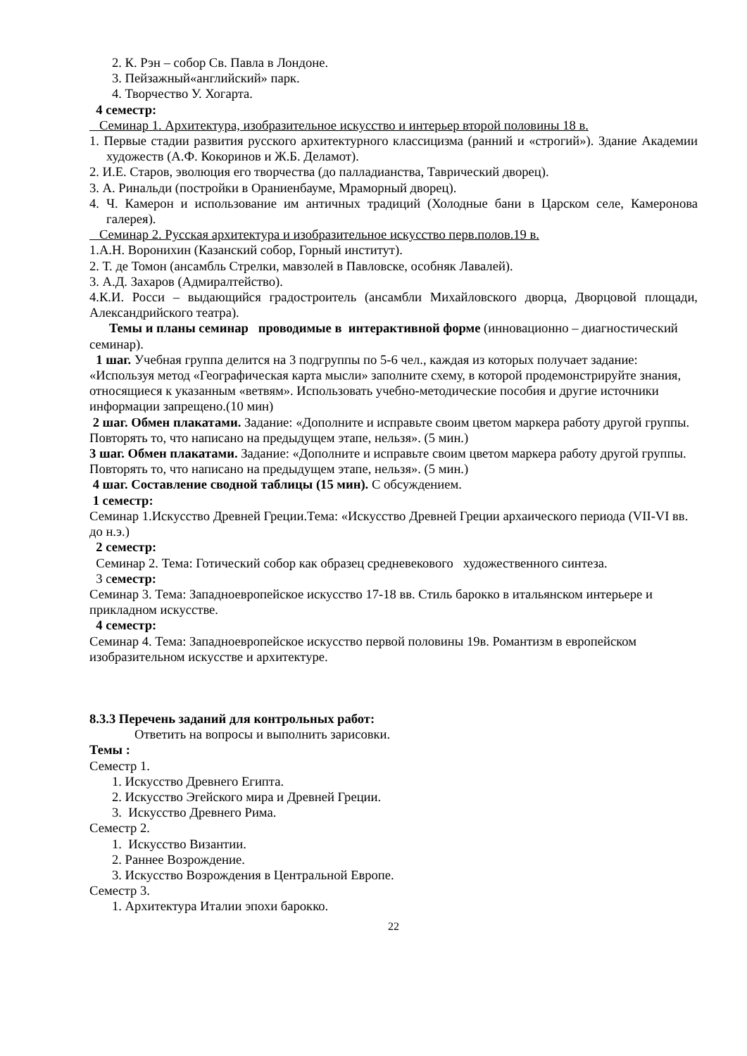2. К. Рэн – собор Св. Павла в Лондоне.
3. Пейзажный«английский» парк.
4. Творчество У. Хогарта.
4 семестр:
Семинар 1. Архитектура, изобразительное искусство и интерьер второй половины 18 в.
1. Первые стадии развития русского архитектурного классицизма (ранний и «строгий»). Здание Академии художеств (А.Ф. Кокоринов и Ж.Б. Деламот).
2. И.Е. Старов, эволюция его творчества (до палладианства, Таврический дворец).
3. А. Ринальди (постройки в Ораниенбауме, Мраморный дворец).
4. Ч. Камерон и использование им античных традиций (Холодные бани в Царском селе, Камеронова галерея).
Семинар 2. Русская архитектура и изобразительное искусство перв.полов.19 в.
1.А.Н. Воронихин (Казанский собор, Горный институт).
2. Т. де Томон (ансамбль Стрелки, мавзолей в Павловске, особняк Лавалей).
3. А.Д. Захаров (Адмиралтейство).
4.К.И. Росси – выдающийся градостроитель (ансамбли Михайловского дворца, Дворцовой площади, Александрийского театра).
Темы и планы семинар проводимые в интерактивной форме (инновационно – диагностический семинар).
1 шаг. Учебная группа делится на 3 подгруппы по 5-6 чел., каждая из которых получает задание: «Используя метод «Географическая карта мысли» заполните схему, в которой продемонстрируйте знания, относящиеся к указанным «ветвям». Использовать учебно-методические пособия и другие источники информации запрещено.(10 мин)
2 шаг. Обмен плакатами. Задание: «Дополните и исправьте своим цветом маркера работу другой группы. Повторять то, что написано на предыдущем этапе, нельзя». (5 мин.)
3 шаг. Обмен плакатами. Задание: «Дополните и исправьте своим цветом маркера работу другой группы. Повторять то, что написано на предыдущем этапе, нельзя». (5 мин.)
4 шаг. Составление сводной таблицы (15 мин). С обсуждением.
1 семестр:
Семинар 1.Искусство Древней Греции.Тема: «Искусство Древней Греции архаического периода (VII-VI вв. до н.э.)
2 семестр:
Семинар 2. Тема: Готический собор как образец средневекового художественного синтеза.
3 семестр:
Семинар 3. Тема: Западноевропейское искусство 17-18 вв. Стиль барокко в итальянском интерьере и прикладном искусстве.
4 семестр:
Семинар 4. Тема: Западноевропейское искусство первой половины 19в. Романтизм в европейском изобразительном искусстве и архитектуре.
8.3.3 Перечень заданий для контрольных работ:
Ответить на вопросы и выполнить зарисовки.
Темы :
Семестр 1.
1. Искусство Древнего Египта.
2. Искусство Эгейского мира и Древней Греции.
3. Искусство Древнего Рима.
Семестр 2.
1. Искусство Византии.
2. Раннее Возрождение.
3. Искусство Возрождения в Центральной Европе.
Семестр 3.
1. Архитектура Италии эпохи барокко.
22